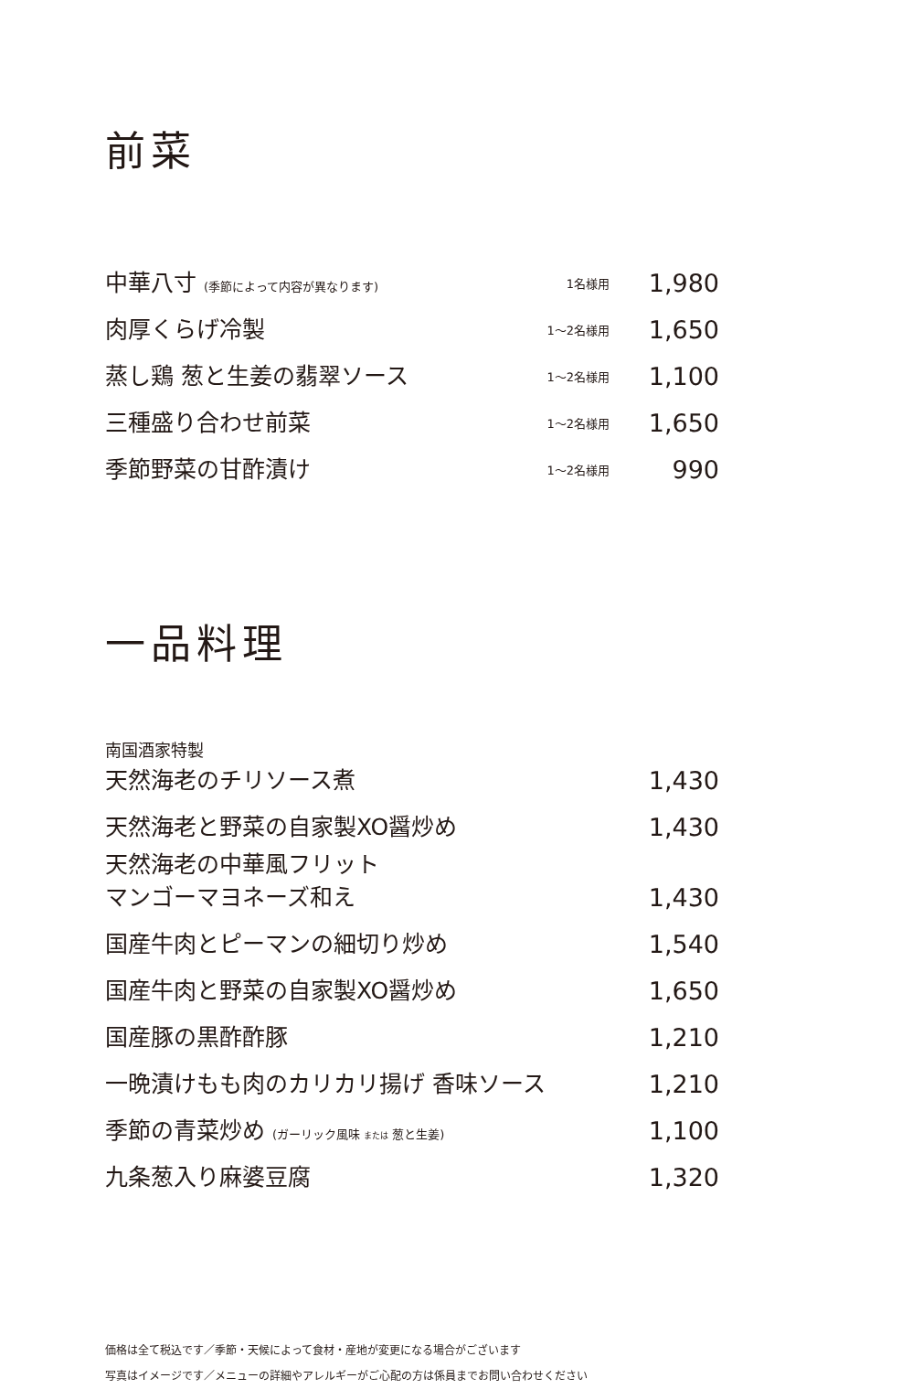前菜
| 中華八寸 (季節によって内容が異なります) | 1名様用 | 1,980 |
| 肉厚くらげ冷製 | 1〜2名様用 | 1,650 |
| 蒸し鶏 葱と生姜の翡翠ソース | 1〜2名様用 | 1,100 |
| 三種盛り合わせ前菜 | 1〜2名様用 | 1,650 |
| 季節野菜の甘酢漬け | 1〜2名様用 | 990 |
一品料理
| 南国酒家特製 天然海老のチリソース煮 | 1,430 |
| 天然海老と野菜の自家製XO醤炒め | 1,430 |
| 天然海老の中華風フリット マンゴーマヨネーズ和え | 1,430 |
| 国産牛肉とピーマンの細切り炒め | 1,540 |
| 国産牛肉と野菜の自家製XO醤炒め | 1,650 |
| 国産豚の黒酢酢豚 | 1,210 |
| 一晩漬けもも肉のカリカリ揚げ 香味ソース | 1,210 |
| 季節の青菜炒め (ガーリック風味 または 葱と生姜) | 1,100 |
| 九条葱入り麻婆豆腐 | 1,320 |
価格は全て税込です／季節・天候によって食材・産地が変更になる場合がございます
写真はイメージです／メニューの詳細やアレルギーがご心配の方は係員までお問い合わせください